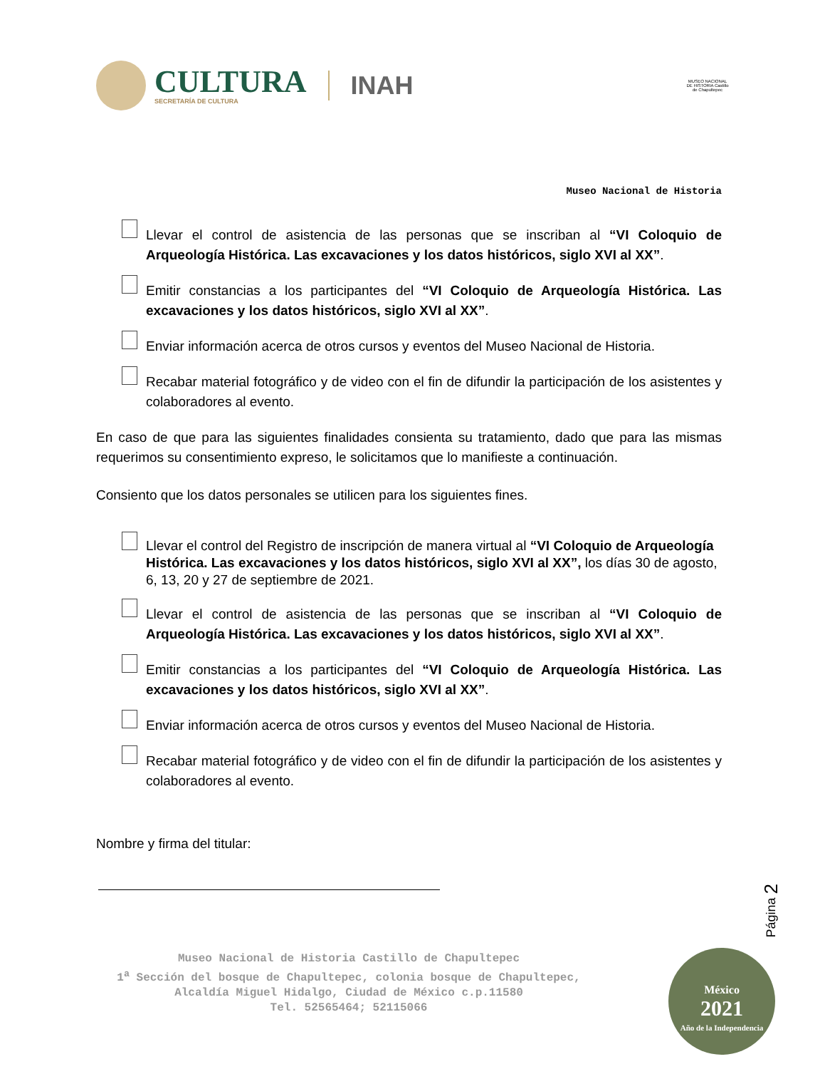CULTURA
SECRETARÍA DE CULTURA
INAH
MUSEO NACIONAL DE HISTORIA Castillo de Chapultepec
Museo Nacional de Historia
Llevar el control de asistencia de las personas que se inscriban al “VI Coloquio de Arqueología Histórica. Las excavaciones y los datos históricos, siglo XVI al XX”.
Emitir constancias a los participantes del “VI Coloquio de Arqueología Histórica. Las excavaciones y los datos históricos, siglo XVI al XX”.
Enviar información acerca de otros cursos y eventos del Museo Nacional de Historia.
Recabar material fotográfico y de video con el fin de difundir la participación de los asistentes y colaboradores al evento.
En caso de que para las siguientes finalidades consienta su tratamiento, dado que para las mismas requerimos su consentimiento expreso, le solicitamos que lo manifieste a continuación.
Consiento que los datos personales se utilicen para los siguientes fines.
Llevar el control del Registro de inscripción de manera virtual al “VI Coloquio de Arqueología Histórica. Las excavaciones y los datos históricos, siglo XVI al XX”, los días 30 de agosto, 6, 13, 20 y 27 de septiembre de 2021.
Llevar el control de asistencia de las personas que se inscriban al “VI Coloquio de Arqueología Histórica. Las excavaciones y los datos históricos, siglo XVI al XX”.
Emitir constancias a los participantes del “VI Coloquio de Arqueología Histórica. Las excavaciones y los datos históricos, siglo XVI al XX”.
Enviar información acerca de otros cursos y eventos del Museo Nacional de Historia.
Recabar material fotográfico y de video con el fin de difundir la participación de los asistentes y colaboradores al evento.
Nombre y firma del titular:
Página 2
Museo Nacional de Historia Castillo de Chapultepec
1<sup>a</sup> Sección del bosque de Chapultepec, colonia bosque de Chapultepec,
Alcaldía Miguel Hidalgo, Ciudad de México c.p.11580
Tel. 52565464; 52115066
México
2021
Año de la Independencia